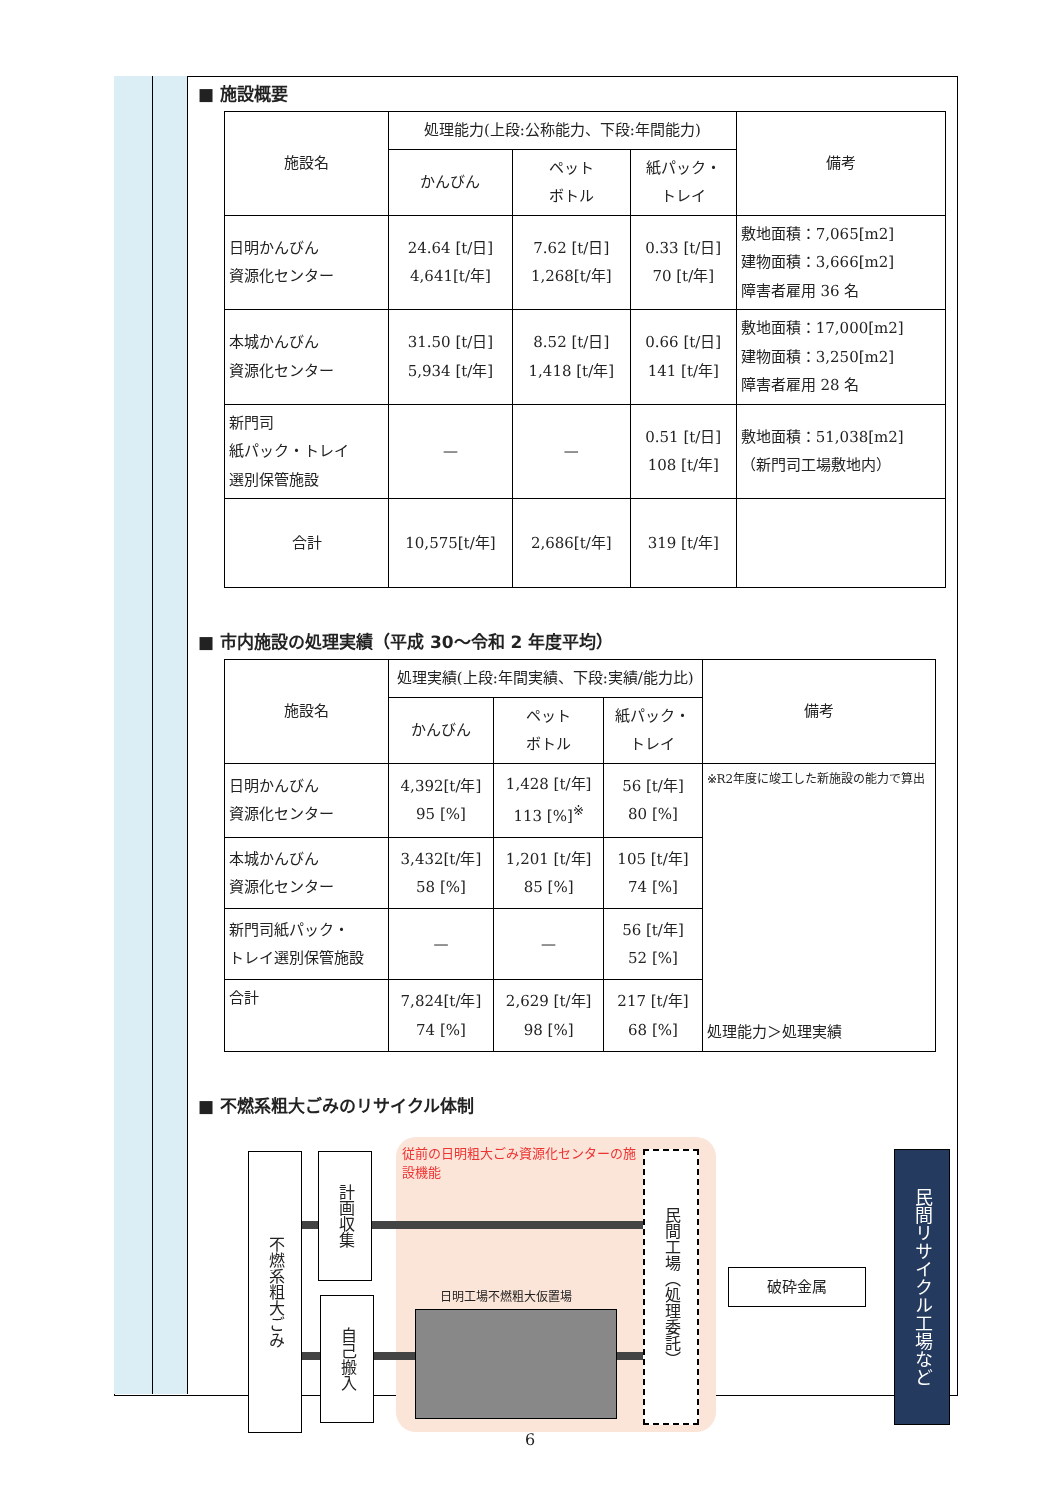■ 施設概要
| 施設名 | 処理能力(上段:公称能力、下段:年間能力) | | | 備考 |
| --- | --- | --- | --- | --- |
| | かんびん | ペット ボトル | 紙パック・ トレイ | |
| 日明かんびん 資源化センター | 24.64 [t/日] 4,641[t/年] | 7.62 [t/日] 1,268[t/年] | 0.33 [t/日] 70 [t/年] | 敷地面積：7,065[m2] 建物面積：3,666[m2] 障害者雇用 36 名 |
| 本城かんびん 資源化センター | 31.50 [t/日] 5,934 [t/年] | 8.52 [t/日] 1,418 [t/年] | 0.66 [t/日] 141 [t/年] | 敷地面積：17,000[m2] 建物面積：3,250[m2] 障害者雇用 28 名 |
| 新門司 紙パック・トレイ 選別保管施設 | — | — | 0.51 [t/日] 108 [t/年] | 敷地面積：51,038[m2] （新門司工場敷地内） |
| 合計 | 10,575[t/年] | 2,686[t/年] | 319 [t/年] | |
■ 市内施設の処理実績（平成 30～令和 2 年度平均）
| 施設名 | 処理実績(上段:年間実績、下段:実績/能力比) | | | 備考 |
| --- | --- | --- | --- | --- |
| | かんびん | ペット ボトル | 紙パック・ トレイ | |
| 日明かんびん 資源化センター | 4,392[t/年] 95 [%] | 1,428 [t/年] 113 [%]<sup>※</sup> | 56 [t/年] 80 [%] | ※R2年度に竣工した新施設の能力で算出 処理能力＞処理実績 |
| 本城かんびん 資源化センター | 3,432[t/年] 58 [%] | 1,201 [t/年] 85 [%] | 105 [t/年] 74 [%] | |
| 新門司紙パック・ トレイ選別保管施設 | — | — | 56 [t/年] 52 [%] | |
| 合計 | 7,824[t/年] 74 [%] | 2,629 [t/年] 98 [%] | 217 [t/年] 68 [%] | |
■ 不燃系粗大ごみのリサイクル体制
従前の日明粗大ごみ資源化センターの施設機能
不燃系粗大ごみ
計画収集
自己搬入
日明工場不燃粗大仮置場
民間工場（処理委託）
破砕金属
民間リサイクル工場など
6